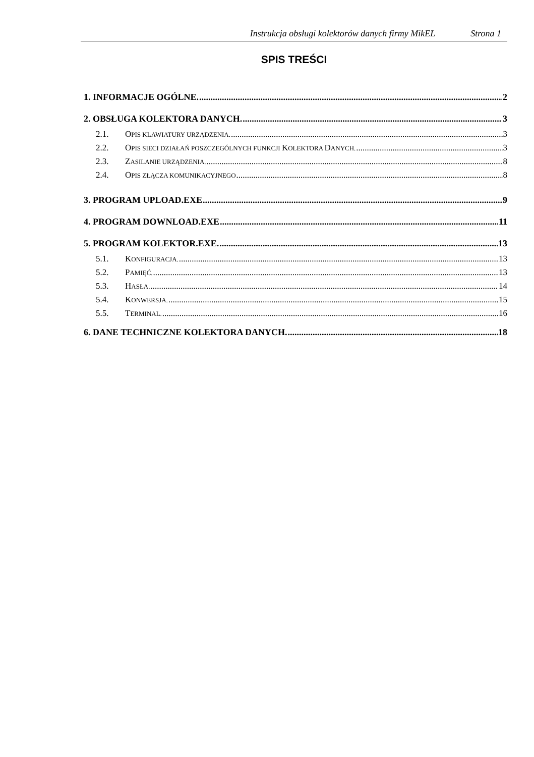Instrukcja obsługi kolektorów danych firmy MikEL Strona 1
SPIS TREŚCI
1. INFORMACJE OGÓLNE. 2
2. OBSŁUGA KOLEKTORA DANYCH. 3
2.1. OPIS KLAWIATURY URZĄDZENIA. 3
2.2. OPIS SIECI DZIAŁAŃ POSZCZEGÓLNYCH FUNKCJI KOLEKTORA DANYCH. 3
2.3. ZASILANIE URZĄDZENIA. 8
2.4. OPIS ZŁĄCZA KOMUNIKACYJNEGO 8
3. PROGRAM UPLOAD.EXE 9
4. PROGRAM DOWNLOAD.EXE 11
5. PROGRAM KOLEKTOR.EXE. 13
5.1. KONFIGURACJA. 13
5.2. PAMIĘĆ. 13
5.3. HASŁA. 14
5.4. KONWERSJA. 15
5.5. TERMINAL. 16
6. DANE TECHNICZNE KOLEKTORA DANYCH. 18